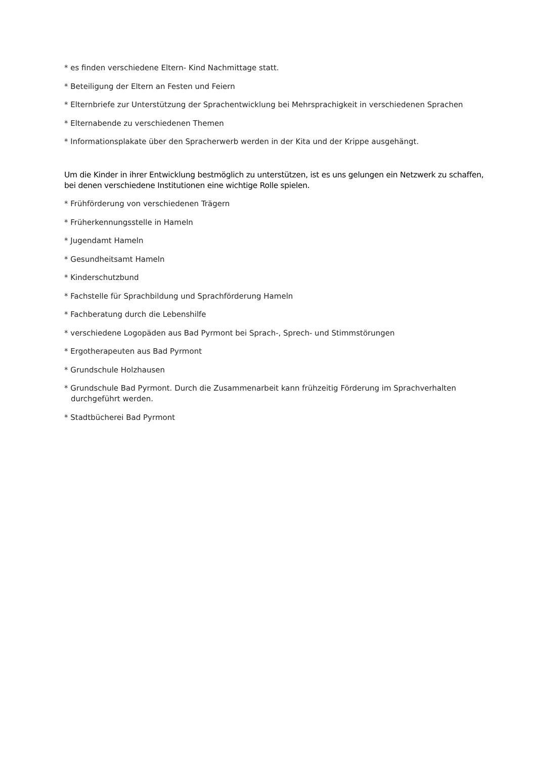* es finden verschiedene Eltern- Kind Nachmittage statt.
* Beteiligung der Eltern an Festen und Feiern
* Elternbriefe zur Unterstützung der Sprachentwicklung bei Mehrsprachigkeit in verschiedenen Sprachen
* Elternabende zu verschiedenen Themen
* Informationsplakate über den Spracherwerb werden in der Kita und der Krippe ausgehängt.
Um die Kinder in ihrer Entwicklung bestmöglich zu unterstützen, ist es uns gelungen ein Netzwerk zu schaffen, bei denen verschiedene Institutionen eine wichtige Rolle spielen.
* Frühförderung von verschiedenen Trägern
* Früherkennungsstelle in Hameln
* Jugendamt Hameln
* Gesundheitsamt Hameln
* Kinderschutzbund
* Fachstelle für Sprachbildung und Sprachförderung Hameln
* Fachberatung durch die Lebenshilfe
* verschiedene Logopäden aus Bad Pyrmont bei Sprach-, Sprech- und Stimmstörungen
* Ergotherapeuten aus Bad Pyrmont
* Grundschule Holzhausen
* Grundschule Bad Pyrmont. Durch die Zusammenarbeit kann frühzeitig Förderung im Sprachverhalten durchgeführt werden.
* Stadtbücherei Bad Pyrmont